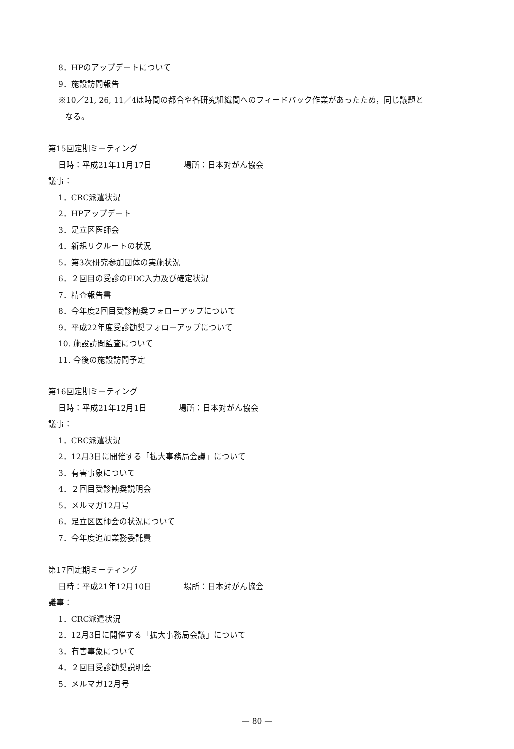8．HPのアップデートについて
9．施設訪問報告
※10／21, 26, 11／4は時間の都合や各研究組織間へのフィードバック作業があったため，同じ議題と
なる。
第15回定期ミーティング
日時：平成21年11月17日　　　　場所：日本対がん協会
議事：
1．CRC派遣状況
2．HPアップデート
3．足立区医師会
4．新規リクルートの状況
5．第3次研究参加団体の実施状況
6．２回目の受診のEDC入力及び確定状況
7．精査報告書
8．今年度2回目受診勧奨フォローアップについて
9．平成22年度受診勧奨フォローアップについて
10. 施設訪問監査について
11. 今後の施設訪問予定
第16回定期ミーティング
日時：平成21年12月1日　　　　場所：日本対がん協会
議事：
1．CRC派遣状況
2．12月3日に開催する「拡大事務局会議」について
3．有害事象について
4．２回目受診勧奨説明会
5．メルマガ12月号
6．足立区医師会の状況について
7．今年度追加業務委託費
第17回定期ミーティング
日時：平成21年12月10日　　　　場所：日本対がん協会
議事：
1．CRC派遣状況
2．12月3日に開催する「拡大事務局会議」について
3．有害事象について
4．２回目受診勧奨説明会
5．メルマガ12月号
— 80 —